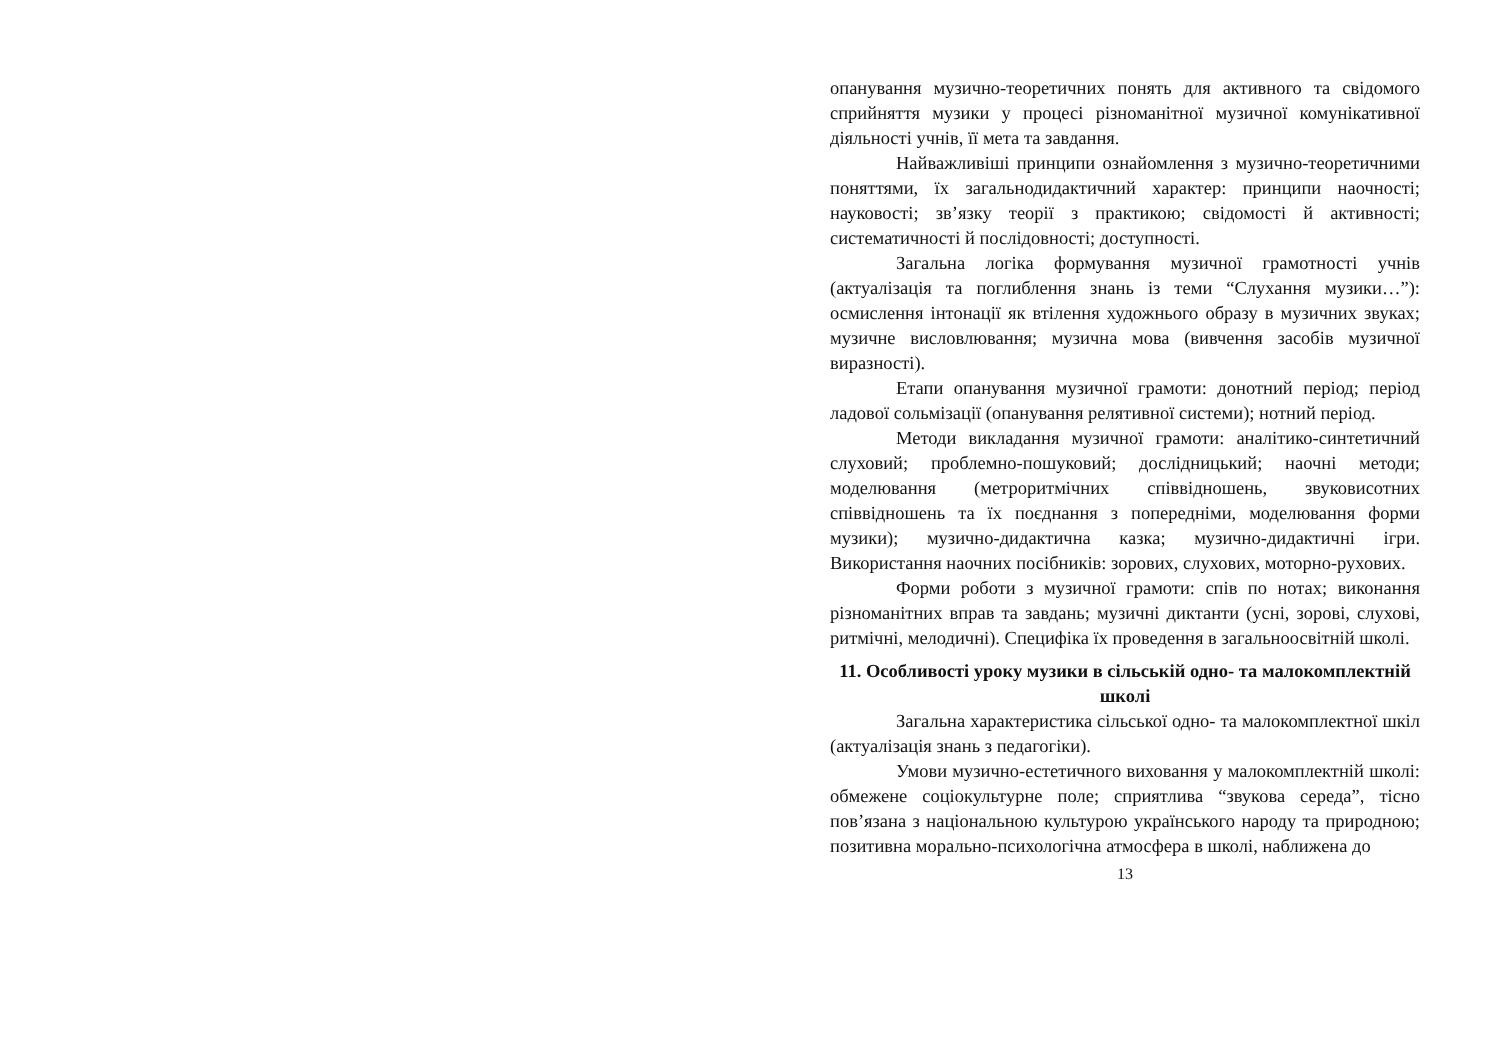опанування музично-теоретичних понять для активного та свідомого сприйняття музики у процесі різноманітної музичної комунікативної діяльності учнів, її мета та завдання.
Найважливіші принципи ознайомлення з музично-теоретичними поняттями, їх загальнодидактичний характер: принципи наочності; науковості; зв’язку теорії з практикою; свідомості й активності; систематичності й послідовності; доступності.
Загальна логіка формування музичної грамотності учнів (актуалізація та поглиблення знань із теми “Слухання музики…”): осмислення інтонації як втілення художнього образу в музичних звуках; музичне висловлювання; музична мова (вивчення засобів музичної виразності).
Етапи опанування музичної грамоти: донотний період; період ладової сольмізації (опанування релятивної системи); нотний період.
Методи викладання музичної грамоти: аналітико-синтетичний слуховий; проблемно-пошуковий; дослідницький; наочні методи; моделювання (метроритмічних співвідношень, звуковисотних співвідношень та їх поєднання з попередніми, моделювання форми музики); музично-дидактична казка; музично-дидактичні ігри. Використання наочних посібників: зорових, слухових, моторно-рухових.
Форми роботи з музичної грамоти: спів по нотах; виконання різноманітних вправ та завдань; музичні диктанти (усні, зорові, слухові, ритмічні, мелодичні). Специфіка їх проведення в загальноосвітній школі.
11. Особливості уроку музики в сільській одно- та малокомплектній школі
Загальна характеристика сільської одно- та малокомплектної шкіл (актуалізація знань з педагогіки).
Умови музично-естетичного виховання у малокомплектній школі: обмежене соціокультурне поле; сприятлива “звукова середа”, тісно пов’язана з національною культурою українського народу та природною; позитивна морально-психологічна атмосфера в школі, наближена до
13